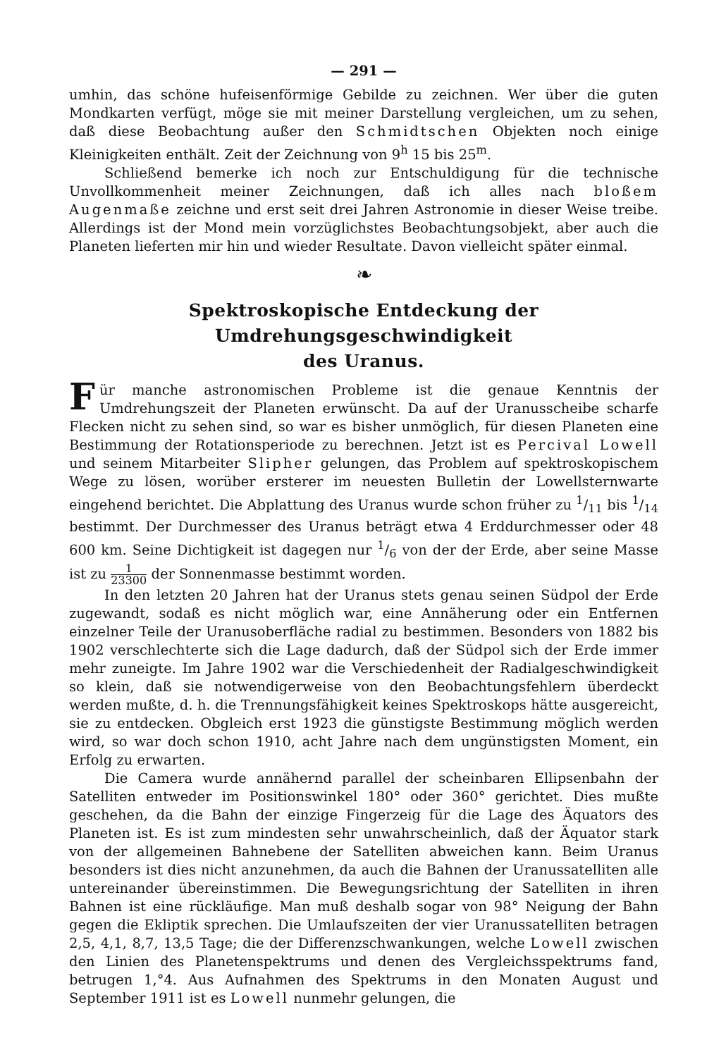— 291 —
umhin, das schöne hufeisenförmige Gebilde zu zeichnen. Wer über die guten Mondkarten verfügt, möge sie mit meiner Darstellung vergleichen, um zu sehen, daß diese Beobachtung außer den Schmidtschen Objekten noch einige Kleinigkeiten enthält. Zeit der Zeichnung von 9<sup>h</sup> 15 bis 25<sup>m</sup>.
Schließend bemerke ich noch zur Entschuldigung für die technische Unvollkommenheit meiner Zeichnungen, daß ich alles nach bloßem Augenmaße zeichne und erst seit drei Jahren Astronomie in dieser Weise treibe. Allerdings ist der Mond mein vorzüglichstes Beobachtungsobjekt, aber auch die Planeten lieferten mir hin und wieder Resultate. Davon vielleicht später einmal.
❧
Spektroskopische Entdeckung der Umdrehungsgeschwindigkeit
des Uranus.
Für manche astronomischen Probleme ist die genaue Kenntnis der Umdrehungszeit der Planeten erwünscht. Da auf der Uranusscheibe scharfe Flecken nicht zu sehen sind, so war es bisher unmöglich, für diesen Planeten eine Bestimmung der Rotationsperiode zu berechnen. Jetzt ist es Percival Lowell und seinem Mitarbeiter Slipher gelungen, das Problem auf spektroskopischem Wege zu lösen, worüber ersterer im neuesten Bulletin der Lowellsternwarte eingehend berichtet. Die Abplattung des Uranus wurde schon früher zu 1/11 bis 1/14 bestimmt. Der Durchmesser des Uranus beträgt etwa 4 Erddurchmesser oder 48 600 km. Seine Dichtigkeit ist dagegen nur 1/6 von der der Erde, aber seine Masse ist zu 1 23300 der Sonnenmasse bestimmt worden.
In den letzten 20 Jahren hat der Uranus stets genau seinen Südpol der Erde zugewandt, sodaß es nicht möglich war, eine Annäherung oder ein Entfernen einzelner Teile der Uranusoberfläche radial zu bestimmen. Besonders von 1882 bis 1902 verschlechterte sich die Lage dadurch, daß der Südpol sich der Erde immer mehr zuneigte. Im Jahre 1902 war die Verschiedenheit der Radialgeschwindigkeit so klein, daß sie notwendigerweise von den Beobachtungsfehlern überdeckt werden mußte, d. h. die Trennungsfähigkeit keines Spektroskops hätte ausgereicht, sie zu entdecken. Obgleich erst 1923 die günstigste Bestimmung möglich werden wird, so war doch schon 1910, acht Jahre nach dem ungünstigsten Moment, ein Erfolg zu erwarten.
Die Camera wurde annähernd parallel der scheinbaren Ellipsenbahn der Satelliten entweder im Positionswinkel 180° oder 360° gerichtet. Dies mußte geschehen, da die Bahn der einzige Fingerzeig für die Lage des Äquators des Planeten ist. Es ist zum mindesten sehr unwahrscheinlich, daß der Äquator stark von der allgemeinen Bahnebene der Satelliten abweichen kann. Beim Uranus besonders ist dies nicht anzunehmen, da auch die Bahnen der Uranussatelliten alle untereinander übereinstimmen. Die Bewegungsrichtung der Satelliten in ihren Bahnen ist eine rückläufige. Man muß deshalb sogar von 98° Neigung der Bahn gegen die Ekliptik sprechen. Die Umlaufszeiten der vier Uranussatelliten betragen 2,5, 4,1, 8,7, 13,5 Tage; die der Differenzschwankungen, welche Lowell zwischen den Linien des Planetenspektrums und denen des Vergleichsspektrums fand, betrugen 1,°4. Aus Aufnahmen des Spektrums in den Monaten August und September 1911 ist es Lowell nunmehr gelungen, die